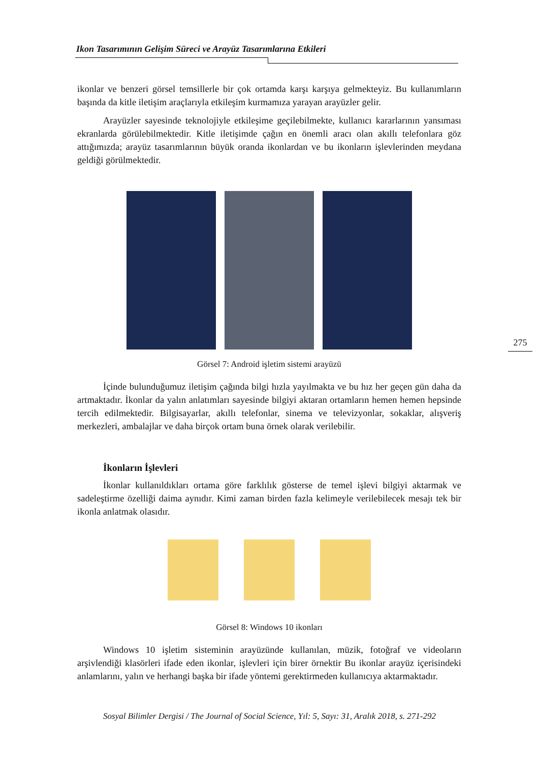Ikon Tasarımının Gelişim Süreci ve Arayüz Tasarımlarına Etkileri
ikonlar ve benzeri görsel temsillerle bir çok ortamda karşı karşıya gelmekteyiz. Bu kullanımların başında da kitle iletişim araçlarıyla etkileşim kurmamıza yarayan arayüzler gelir.
Arayüzler sayesinde teknolojiyle etkileşime geçilebilmekte, kullanıcı kararlarının yansıması ekranlarda görülebilmektedir. Kitle iletişimde çağın en önemli aracı olan akıllı telefonlara göz attığımızda; arayüz tasarımlarının büyük oranda ikonlardan ve bu ikonların işlevlerinden meydana geldiği görülmektedir.
Görsel 7: Android işletim sistemi arayüzü
İçinde bulunduğumuz iletişim çağında bilgi hızla yayılmakta ve bu hız her geçen gün daha da artmaktadır. İkonlar da yalın anlatımları sayesinde bilgiyi aktaran ortamların hemen hemen hepsinde tercih edilmektedir. Bilgisayarlar, akıllı telefonlar, sinema ve televizyonlar, sokaklar, alışveriş merkezleri, ambalajlar ve daha birçok ortam buna örnek olarak verilebilir.
İkonların İşlevleri
İkonlar kullanıldıkları ortama göre farklılık gösterse de temel işlevi bilgiyi aktarmak ve sadeleştirme özelliği daima aynıdır. Kimi zaman birden fazla kelimeyle verilebilecek mesajı tek bir ikonla anlatmak olasıdır.
Görsel 8: Windows 10 ikonları
Windows 10 işletim sisteminin arayüzünde kullanılan, müzik, fotoğraf ve videoların arşivlendiği klasörleri ifade eden ikonlar, işlevleri için birer örnektir Bu ikonlar arayüz içerisindeki anlamlarını, yalın ve herhangi başka bir ifade yöntemi gerektirmeden kullanıcıya aktarmaktadır.
275
Sosyal Bilimler Dergisi / The Journal of Social Science, Yıl: 5, Sayı: 31, Aralık 2018, s. 271-292